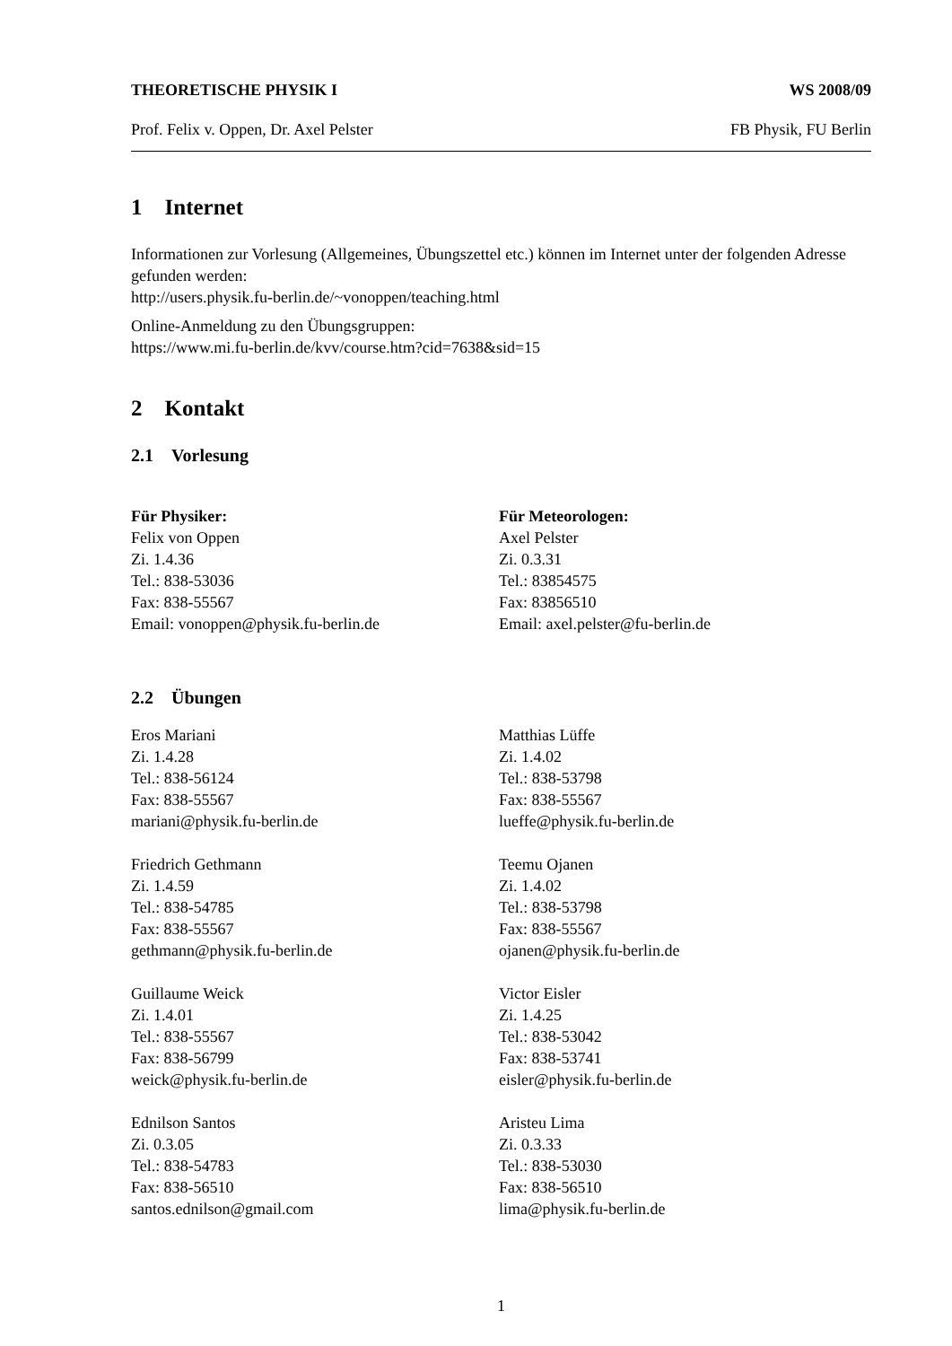THEORETISCHE PHYSIK I WS 2008/09
Prof. Felix v. Oppen, Dr. Axel Pelster FB Physik, FU Berlin
1 Internet
Informationen zur Vorlesung (Allgemeines, Übungszettel etc.) können im Internet unter der folgenden Adresse gefunden werden:
http://users.physik.fu-berlin.de/~vonoppen/teaching.html
Online-Anmeldung zu den Übungsgruppen:
https://www.mi.fu-berlin.de/kvv/course.htm?cid=7638&sid=15
2 Kontakt
2.1 Vorlesung
Für Physiker:
Felix von Oppen
Zi. 1.4.36
Tel.: 838-53036
Fax: 838-55567
Email: vonoppen@physik.fu-berlin.de
Für Meteorologen:
Axel Pelster
Zi. 0.3.31
Tel.: 83854575
Fax: 83856510
Email: axel.pelster@fu-berlin.de
2.2 Übungen
Eros Mariani
Zi. 1.4.28
Tel.: 838-56124
Fax: 838-55567
mariani@physik.fu-berlin.de
Friedrich Gethmann
Zi. 1.4.59
Tel.: 838-54785
Fax: 838-55567
gethmann@physik.fu-berlin.de
Guillaume Weick
Zi. 1.4.01
Tel.: 838-55567
Fax: 838-56799
weick@physik.fu-berlin.de
Ednilson Santos
Zi. 0.3.05
Tel.: 838-54783
Fax: 838-56510
santos.ednilson@gmail.com
Matthias Lüffe
Zi. 1.4.02
Tel.: 838-53798
Fax: 838-55567
lueffe@physik.fu-berlin.de
Teemu Ojanen
Zi. 1.4.02
Tel.: 838-53798
Fax: 838-55567
ojanen@physik.fu-berlin.de
Victor Eisler
Zi. 1.4.25
Tel.: 838-53042
Fax: 838-53741
eisler@physik.fu-berlin.de
Aristeu Lima
Zi. 0.3.33
Tel.: 838-53030
Fax: 838-56510
lima@physik.fu-berlin.de
1